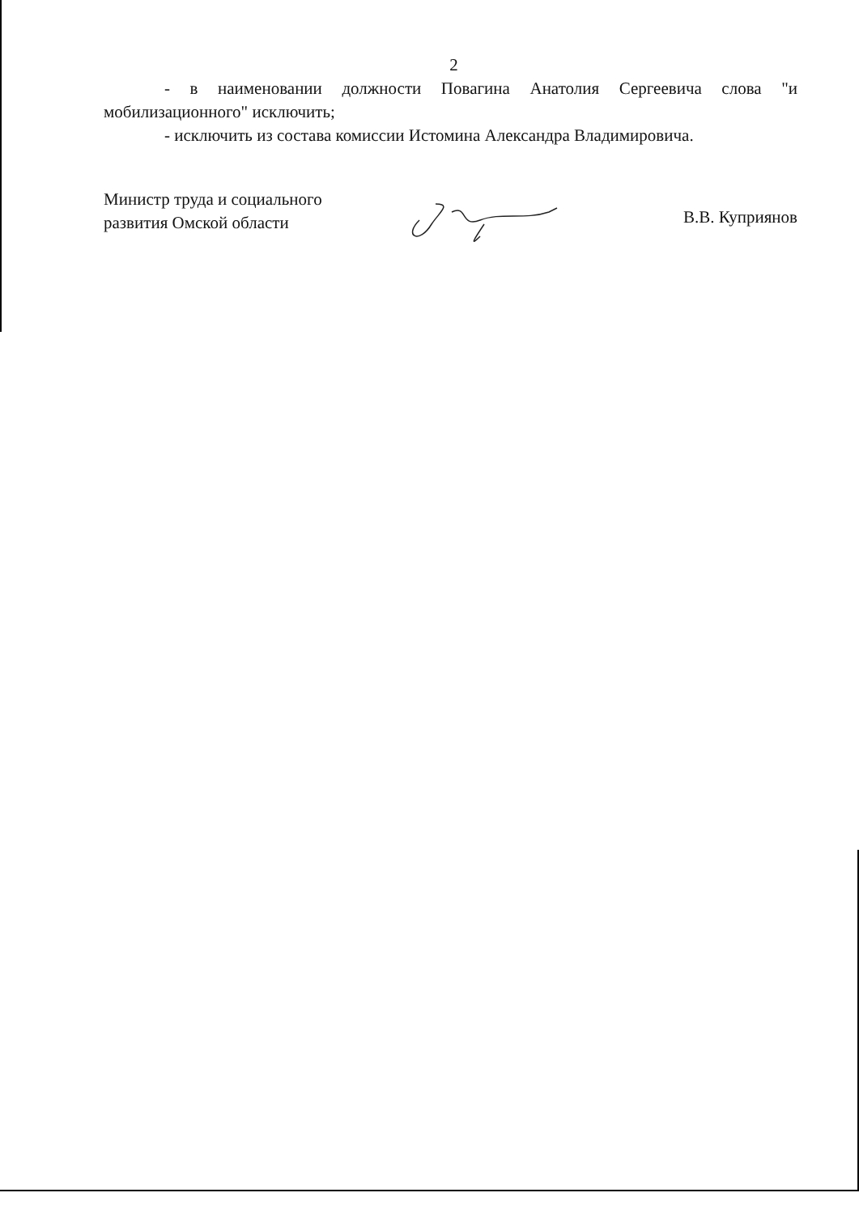2
- в наименовании должности Повагина Анатолия Сергеевича слова "и мобилизационного" исключить;
- исключить из состава комиссии Истомина Александра Владимировича.
Министр труда и социального
развития Омской области
В.В. Куприянов